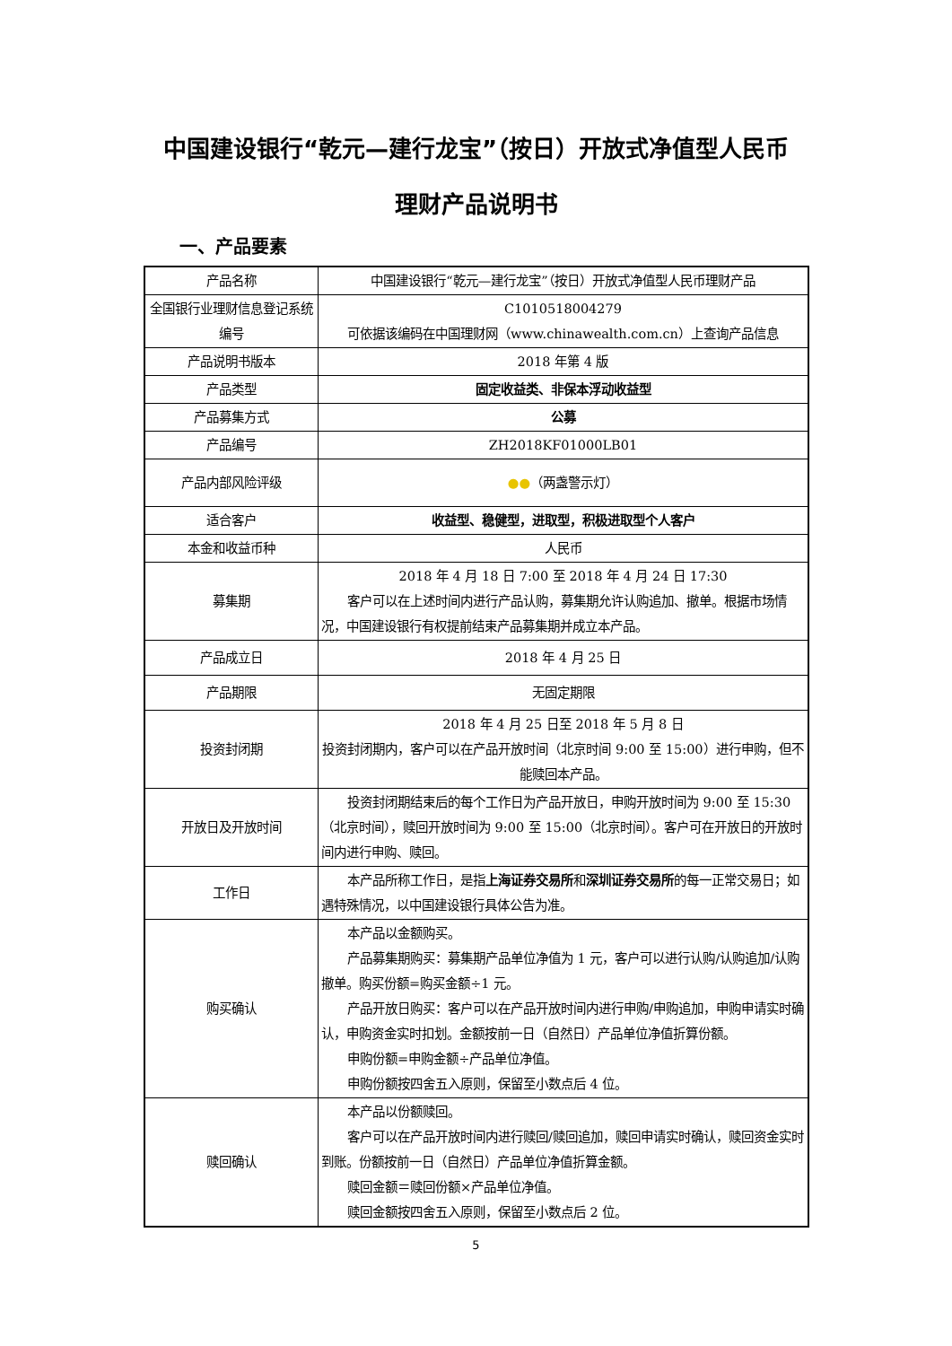中国建设银行“乾元—建行龙宝”（按日）开放式净值型人民币
理财产品说明书
一、产品要素
| 产品名称 | 中国建设银行“乾元—建行龙宝”（按日）开放式净值型人民币理财产品 |
| 全国银行业理财信息登记系统编号 | C1010518004279 可依据该编码在中国理财网（www.chinawealth.com.cn）上查询产品信息 |
| 产品说明书版本 | 2018 年第 4 版 |
| 产品类型 | 固定收益类、非保本浮动收益型 |
| 产品募集方式 | 公募 |
| 产品编号 | ZH2018KF01000LB01 |
| 产品内部风险评级 | ●● （两盏警示灯） |
| 适合客户 | 收益型、稳健型，进取型，积极进取型个人客户 |
| 本金和收益币种 | 人民币 |
| 募集期 | 2018 年 4 月 18 日 7:00 至 2018 年 4 月 24 日 17:30 客户可以在上述时间内进行产品认购，募集期允许认购追加、撤单。根据市场情况，中国建设银行有权提前结束产品募集期并成立本产品。 |
| 产品成立日 | 2018 年 4 月 25 日 |
| 产品期限 | 无固定期限 |
| 投资封闭期 | 2018 年 4 月 25 日至 2018 年 5 月 8 日 投资封闭期内，客户可以在产品开放时间（北京时间 9:00 至 15:00）进行申购，但不能赎回本产品。 |
| 开放日及开放时间 | 投资封闭期结束后的每个工作日为产品开放日，申购开放时间为 9:00 至 15:30（北京时间），赎回开放时间为 9:00 至 15:00（北京时间）。客户可在开放日的开放时间内进行申购、赎回。 |
| 工作日 | 本产品所称工作日，是指 上海证券交易所 和 深圳证券交易所 的每一正常交易日；如遇特殊情况，以中国建设银行具体公告为准。 |
| 购买确认 | 本产品以金额购买。 产品募集期购买：募集期产品单位净值为 1 元，客户可以进行认购/认购追加/认购撤单。购买份额=购买金额÷1 元。 产品开放日购买：客户可以在产品开放时间内进行申购/申购追加，申购申请实时确认，申购资金实时扣划。金额按前一日（自然日）产品单位净值折算份额。 申购份额=申购金额÷产品单位净值。 申购份额按四舍五入原则，保留至小数点后 4 位。 |
| 赎回确认 | 本产品以份额赎回。 客户可以在产品开放时间内进行赎回/赎回追加，赎回申请实时确认，赎回资金实时到账。份额按前一日（自然日）产品单位净值折算金额。 赎回金额＝赎回份额×产品单位净值。 赎回金额按四舍五入原则，保留至小数点后 2 位。 |
5